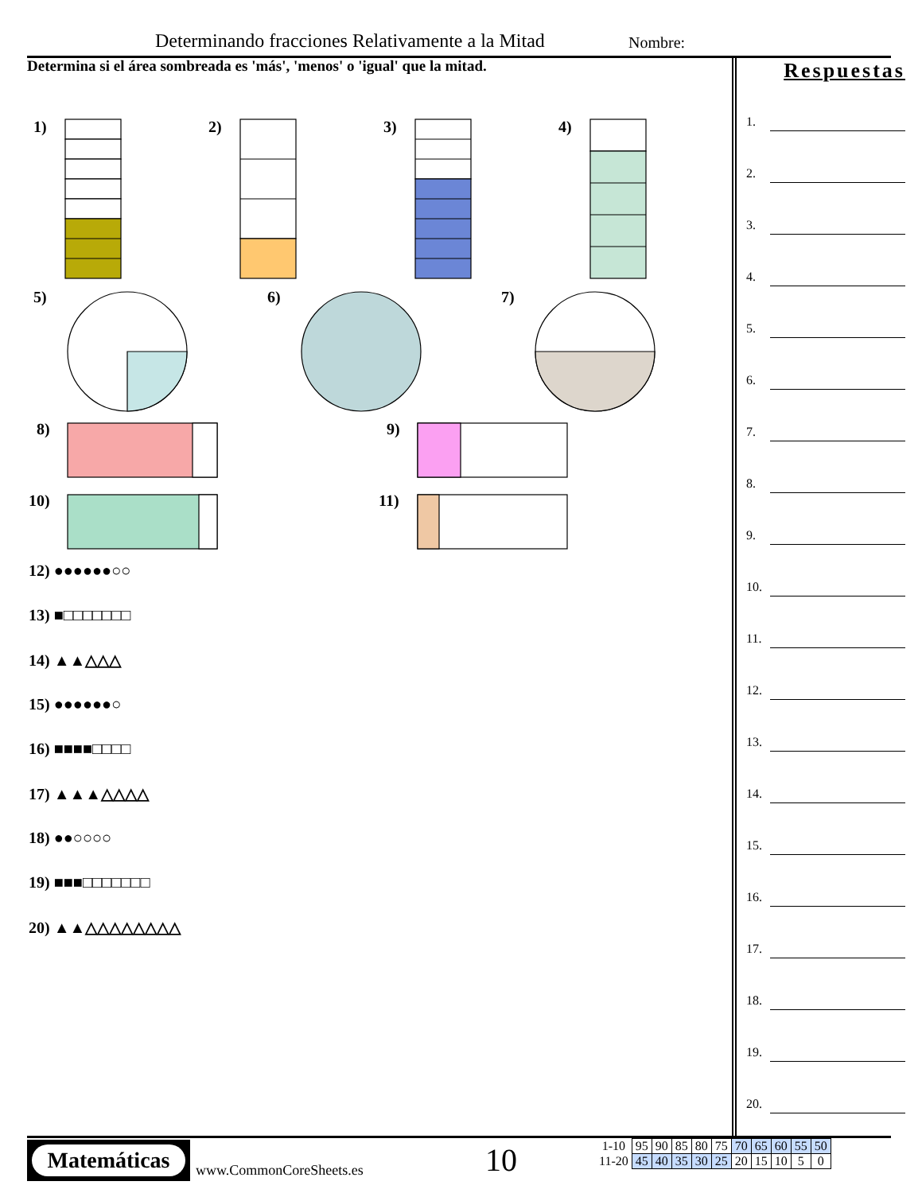Determinando fracciones Relativamente a la Mitad
Nombre:
Determina si el área sombreada es 'más', 'menos' o 'igual' que la mitad.
1) 2) 3) 4)
5) 6) 7)
8) 9)
10) 11)
12) ●●●●●●○○
13) ■□□□□□□□
14) ▲▲△△△
15) ●●●●●●○
16) ■■■■□□□□
17) ▲▲▲△△△△
18) ●●○○○○
19) ■■■□□□□□□□
20) ▲▲△△△△△△△△
Respuestas
1.
2.
3.
4.
5.
6.
7.
8.
9.
10.
11.
12.
13.
14.
15.
16.
17.
18.
19.
20.
Matemáticas
www.CommonCoreSheets.es 10
| 1-10 | 95 | 90 | 85 | 80 | 75 | 70 | 65 | 60 | 55 | 50 |
| 11-20 | 45 | 40 | 35 | 30 | 25 | 20 | 15 | 10 | 5 | 0 |